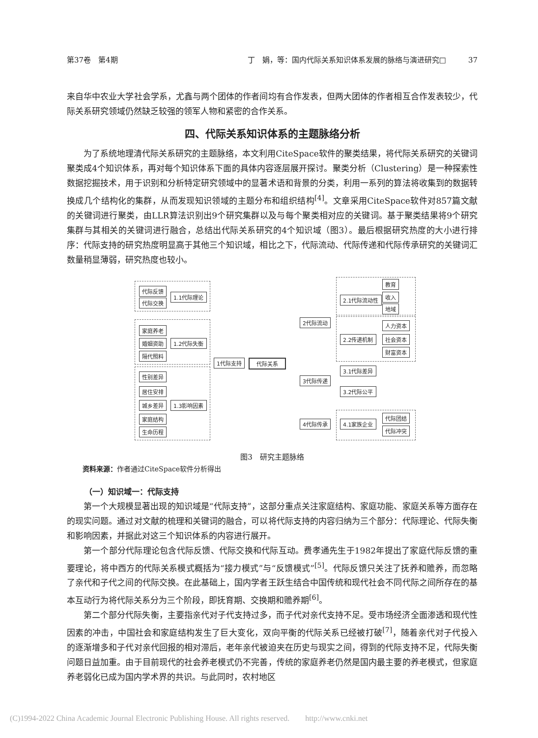第37卷　第4期 丁　娟，等：国内代际关系知识体系发展的脉络与演进研究□　　　37
来自华中农业大学社会学系，尤鑫与两个团体的作者间均有合作发表，但两大团体的作者相互合作发表较少，代际关系研究领域仍然缺乏较强的领军人物和紧密的合作关系。
四、代际关系知识体系的主题脉络分析
为了系统地理清代际关系研究的主题脉络，本文利用CiteSpace软件的聚类结果，将代际关系研究的关键词聚类成4个知识体系，再对每个知识体系下面的具体内容逐层展开探讨。聚类分析（Clustering）是一种探索性数据挖掘技术，用于识别和分析特定研究领域中的显著术语和背景的分类，利用一系列的算法将收集到的数据转换成几个结构化的集群，从而发现知识领域的主题分布和组织结构<sup>[4]</sup>。文章采用CiteSpace软件对857篇文献的关键词进行聚类，由LLR算法识别出9个研究集群以及与每个聚类相对应的关键词。基于聚类结果将9个研究集群与其相关的关键词进行融合，总结出代际关系研究的4个知识域（图3）。最后根据研究热度的大小进行排序：代际支持的研究热度明显高于其他三个知识域，相比之下，代际流动、代际传递和代际传承研究的关键词汇数量稍显薄弱，研究热度也较小。
代际反馈
代际交换
1.1代际理论
家庭养老
婚姻资助 1.2代际失衡
隔代照料
1代际支持 代际关系
性别差异
居住安排
城乡差异 1.3影响因素
家庭结构
生命历程
2代际流动
2.1代际流动性
教育
收入
地域
2.2传递机制
人力资本
社会资本
财富资本
3代际传递
3.1代际差异
3.2代际公平
4代际传承 4.1家族企业
代际团结
代际冲突
图3　研究主题脉络
资料来源：作者通过CiteSpace软件分析得出
（一）知识域一：代际支持
第一个大规模显著出现的知识域是“代际支持”，这部分重点关注家庭结构、家庭功能、家庭关系等方面存在的现实问题。通过对文献的梳理和关键词的融合，可以将代际支持的内容归纳为三个部分：代际理论、代际失衡和影响因素，并据此对这三个知识体系的内容进行展开。
第一个部分代际理论包含代际反馈、代际交换和代际互动。费孝通先生于1982年提出了家庭代际反馈的重要理论，将中西方的代际关系模式概括为“接力模式”与“反馈模式”<sup>[5]</sup>。代际反馈只关注了抚养和赡养，而忽略了亲代和子代之间的代际交换。在此基础上，国内学者王跃生结合中国传统和现代社会不同代际之间所存在的基本互动行为将代际关系分为三个阶段，即抚育期、交换期和赡养期<sup>[6]</sup>。
第二个部分代际失衡，主要指亲代对子代支持过多，而子代对亲代支持不足。受市场经济全面渗透和现代性因素的冲击，中国社会和家庭结构发生了巨大变化，双向平衡的代际关系已经被打破<sup>[7]</sup>，随着亲代对子代投入的逐渐增多和子代对亲代回报的相对滞后，老年亲代被迫夹在历史与现实之间，得到的代际支持不足，代际失衡问题日益加重。由于目前现代的社会养老模式仍不完善，传统的家庭养老仍然是国内最主要的养老模式，但家庭养老弱化已成为国内学术界的共识。与此同时，农村地区
(C)1994-2022 China Academic Journal Electronic Publishing House. All rights reserved.　　http://www.cnki.net